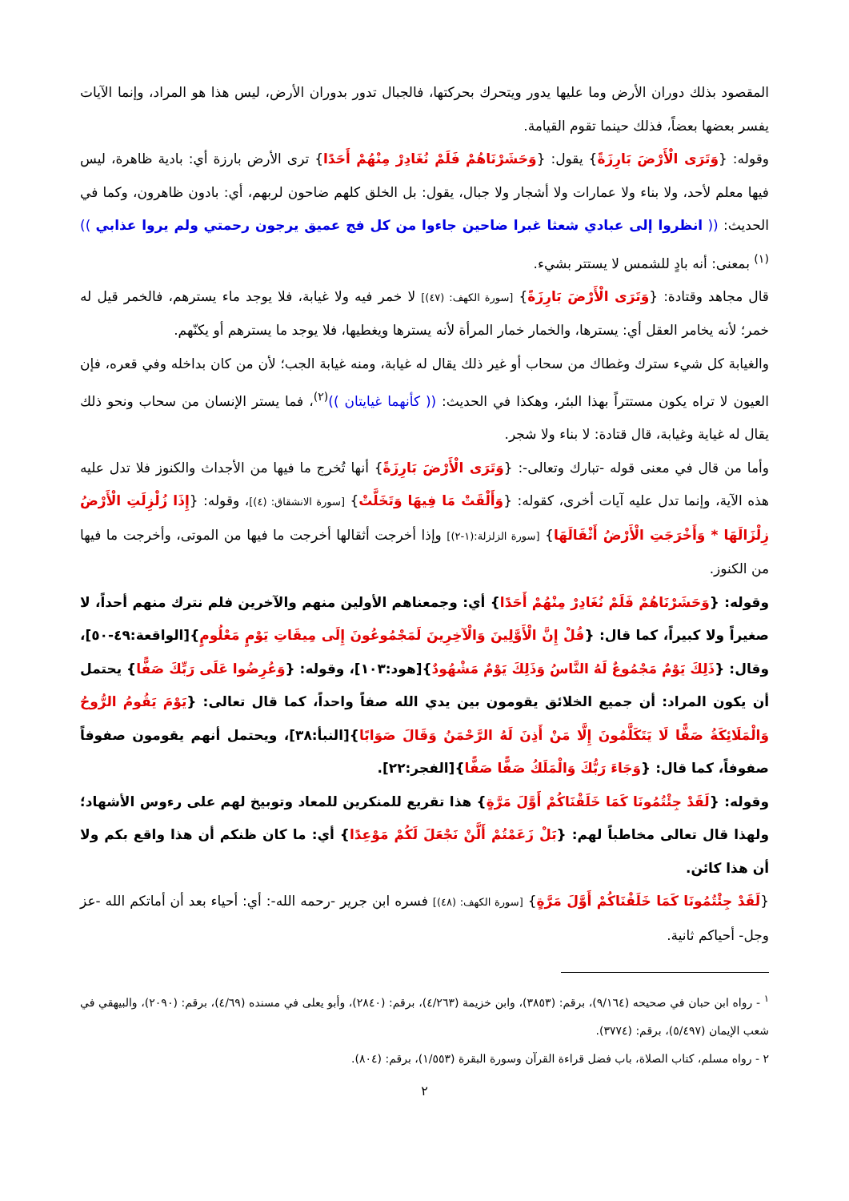المقصود بذلك دوران الأرض وما عليها يدور ويتحرك بحركتها، فالجبال تدور بدوران الأرض، ليس هذا هو المراد، وإنما الآيات يفسر بعضها بعضاً، فذلك حينما تقوم القيامة.
وقوله: {وَتَرَى الْأَرْضَ بَارِزَةً} يقول: {وَحَشَرْنَاهُمْ فَلَمْ نُغَادِرْ مِنْهُمْ أَحَدًا} ترى الأرض بارزة أي: بادية ظاهرة، ليس فيها معلم لأحد، ولا بناء ولا عمارات ولا أشجار ولا جبال، يقول: بل الخلق كلهم ضاحون لربهم، أي: بادون ظاهرون، وكما في الحديث: (( انظروا إلى عبادي شعثا غبرا ضاحين جاءوا من كل فج عميق يرجون رحمتي ولم يروا عذابي ))<sup>(١)</sup> بمعنى: أنه بادٍ للشمس لا يستتر بشيء.
قال مجاهد وقتادة: {وَتَرَى الْأَرْضَ بَارِزَةً} [سورة الكهف: (٤٧)] لا خمر فيه ولا غيابة، فلا يوجد ماء يسترهم، فالخمر قيل له خمر؛ لأنه يخامر العقل أي: يسترها، والخمار خمار المرأة لأنه يسترها ويغطيها، فلا يوجد ما يسترهم أو يكنّهم.
والغيابة كل شيء سترك وغطاك من سحاب أو غير ذلك يقال له غيابة، ومنه غيابة الجب؛ لأن من كان بداخله وفي قعره، فإن العيون لا تراه يكون مستتراً بهذا البئر، وهكذا في الحديث: (( كأنهما غيايتان ))<sup>(٢)</sup>، فما يستر الإنسان من سحاب ونحو ذلك يقال له غياية وغيابة، قال قتادة: لا بناء ولا شجر.
وأما من قال في معنى قوله -تبارك وتعالى-: {وَتَرَى الْأَرْضَ بَارِزَةً} أنها تُخرج ما فيها من الأجداث والكنوز فلا تدل عليه هذه الآية، وإنما تدل عليه آيات أخرى، كقوله: {وَأَلْقَتْ مَا فِيهَا وَتَخَلَّتْ} [سورة الانشقاق: (٤)]، وقوله: {إِذَا زُلْزِلَتِ الْأَرْضُ زِلْزَالَهَا * وَأَخْرَجَتِ الْأَرْضُ أَثْقَالَهَا} [سورة الزلزلة:(١-٢)] وإذا أخرجت أثقالها أخرجت ما فيها من الموتى، وأخرجت ما فيها من الكنوز.
وقوله: {وَحَشَرْنَاهُمْ فَلَمْ نُغَادِرْ مِنْهُمْ أَحَدًا} أي: وجمعناهم الأولين منهم والآخرين فلم نترك منهم أحداً، لا صغيراً ولا كبيراً، كما قال: {قُلْ إِنَّ الْأَوَّلِينَ وَالْآخِرِينَ لَمَجْمُوعُونَ إِلَى مِيقَاتِ يَوْمٍ مَعْلُومٍ}[الواقعة:٤٩-٥٠]، وقال: {ذَلِكَ يَوْمٌ مَجْمُوعٌ لَهُ النَّاسُ وَذَلِكَ يَوْمٌ مَشْهُودٌ}[هود:١٠٣]، وقوله: {وَعُرِضُوا عَلَى رَبِّكَ صَفًّا} يحتمل أن يكون المراد: أن جميع الخلائق يقومون بين يدي الله صفاً واحداً، كما قال تعالى: {يَوْمَ يَقُومُ الرُّوحُ وَالْمَلَائِكَةُ صَفًّا لَا يَتَكَلَّمُونَ إِلَّا مَنْ أَذِنَ لَهُ الرَّحْمَنُ وَقَالَ صَوَابًا}[النبأ:٣٨]، ويحتمل أنهم يقومون صفوفاً صفوفاً، كما قال: {وَجَاءَ رَبُّكَ وَالْمَلَكُ صَفًّا صَفًّا}[الفجر:٢٢].
وقوله: {لَقَدْ جِئْتُمُونَا كَمَا خَلَقْنَاكُمْ أَوَّلَ مَرَّةٍ} هذا تقريع للمنكرين للمعاد وتوبيخ لهم على رءوس الأشهاد؛ ولهذا قال تعالى مخاطباً لهم: {بَلْ زَعَمْتُمْ أَلَّنْ نَجْعَلَ لَكُمْ مَوْعِدًا} أي: ما كان ظنكم أن هذا واقع بكم ولا أن هذا كائن.
{لَقَدْ جِئْتُمُونَا كَمَا خَلَقْنَاكُمْ أَوَّلَ مَرَّةٍ} [سورة الكهف: (٤٨)] فسره ابن جرير -رحمه الله-: أي: أحياء بعد أن أماتكم الله -عز وجل- أحياكم ثانية.
<sup>١</sup> - رواه ابن حبان في صحيحه (٩/١٦٤)، برقم: (٣٨٥٣)، وابن خزيمة (٤/٢٦٣)، برقم: (٢٨٤٠)، وأبو يعلى في مسنده (٤/٦٩)، برقم: (٢٠٩٠)، والبيهقي في شعب الإيمان (٥/٤٩٧)، برقم: (٣٧٧٤).
٢ - رواه مسلم، كتاب الصلاة، باب فضل قراءة القرآن وسورة البقرة (١/٥٥٣)، برقم: (٨٠٤).
٢